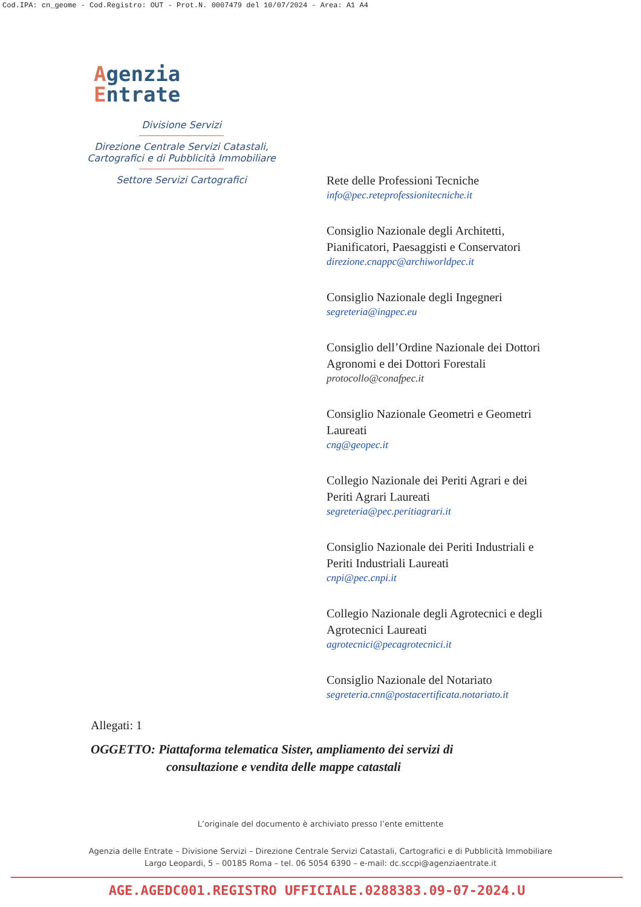Cod.IPA: cn_geome - Cod.Registro: OUT - Prot.N. 0007479 del 10/07/2024 - Area: A1 A4
Agenzia
Entrate
Divisione Servizi
Direzione Centrale Servizi Catastali,
Cartografici e di Pubblicità Immobiliare
Settore Servizi Cartografici
Rete delle Professioni Tecniche
info@pec.reteprofessionitecniche.it
Consiglio Nazionale degli Architetti, Pianificatori, Paesaggisti e Conservatori
direzione.cnappc@archiworldpec.it
Consiglio Nazionale degli Ingegneri
segreteria@ingpec.eu
Consiglio dell’Ordine Nazionale dei Dottori Agronomi e dei Dottori Forestali
protocollo@conafpec.it
Consiglio Nazionale Geometri e Geometri Laureati
cng@geopec.it
Collegio Nazionale dei Periti Agrari e dei Periti Agrari Laureati
segreteria@pec.peritiagrari.it
Consiglio Nazionale dei Periti Industriali e Periti Industriali Laureati
cnpi@pec.cnpi.it
Collegio Nazionale degli Agrotecnici e degli Agrotecnici Laureati
agrotecnici@pecagrotecnici.it
Consiglio Nazionale del Notariato
segreteria.cnn@postacertificata.notariato.it
Allegati: 1
OGGETTO: Piattaforma telematica Sister, ampliamento dei servizi di
consultazione e vendita delle mappe catastali
L’originale del documento è archiviato presso l’ente emittente
Agenzia delle Entrate – Divisione Servizi – Direzione Centrale Servizi Catastali, Cartografici e di Pubblicità Immobiliare
Largo Leopardi, 5 – 00185 Roma – tel. 06 5054 6390 – e-mail: dc.sccpi@agenziaentrate.it
AGE.AGEDC001.REGISTRO UFFICIALE.0288383.09-07-2024.U